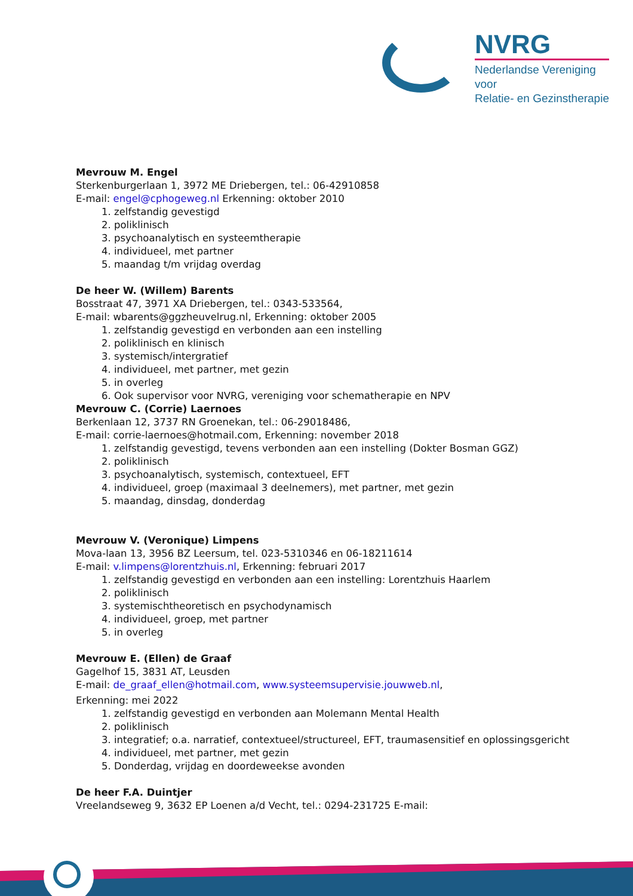NVRG
Nederlandse Vereniging voor
Relatie- en Gezinstherapie
Mevrouw M. Engel
Sterkenburgerlaan 1, 3972 ME Driebergen, tel.: 06-42910858
E-mail: engel@cphogeweg.nl Erkenning: oktober 2010
1. zelfstandig gevestigd
2. poliklinisch
3. psychoanalytisch en systeemtherapie
4. individueel, met partner
5. maandag t/m vrijdag overdag
De heer W. (Willem) Barents
Bosstraat 47, 3971 XA Driebergen, tel.: 0343-533564,
E-mail: wbarents@ggzheuvelrug.nl, Erkenning: oktober 2005
1. zelfstandig gevestigd en verbonden aan een instelling
2. poliklinisch en klinisch
3. systemisch/intergratief
4. individueel, met partner, met gezin
5. in overleg
6. Ook supervisor voor NVRG, vereniging voor schematherapie en NPV
Mevrouw C. (Corrie) Laernoes
Berkenlaan 12, 3737 RN Groenekan, tel.: 06-29018486,
E-mail: corrie-laernoes@hotmail.com, Erkenning: november 2018
1. zelfstandig gevestigd, tevens verbonden aan een instelling (Dokter Bosman GGZ)
2. poliklinisch
3. psychoanalytisch, systemisch, contextueel, EFT
4. individueel, groep (maximaal 3 deelnemers), met partner, met gezin
5. maandag, dinsdag, donderdag
Mevrouw V. (Veronique) Limpens
Mova-laan 13, 3956 BZ Leersum, tel. 023-5310346 en 06-18211614
E-mail: v.limpens@lorentzhuis.nl, Erkenning: februari 2017
1. zelfstandig gevestigd en verbonden aan een instelling: Lorentzhuis Haarlem
2. poliklinisch
3. systemischtheoretisch en psychodynamisch
4. individueel, groep, met partner
5. in overleg
Mevrouw E. (Ellen) de Graaf
Gagelhof 15, 3831 AT, Leusden
E-mail: de_graaf_ellen@hotmail.com, www.systeemsupervisie.jouwweb.nl,
Erkenning: mei 2022
1. zelfstandig gevestigd en verbonden aan Molemann Mental Health
2. poliklinisch
3. integratief; o.a. narratief, contextueel/structureel, EFT, traumasensitief en oplossingsgericht
4. individueel, met partner, met gezin
5. Donderdag, vrijdag en doordeweekse avonden
De heer F.A. Duintjer
Vreelandseweg 9, 3632 EP Loenen a/d Vecht, tel.: 0294-231725 E-mail: